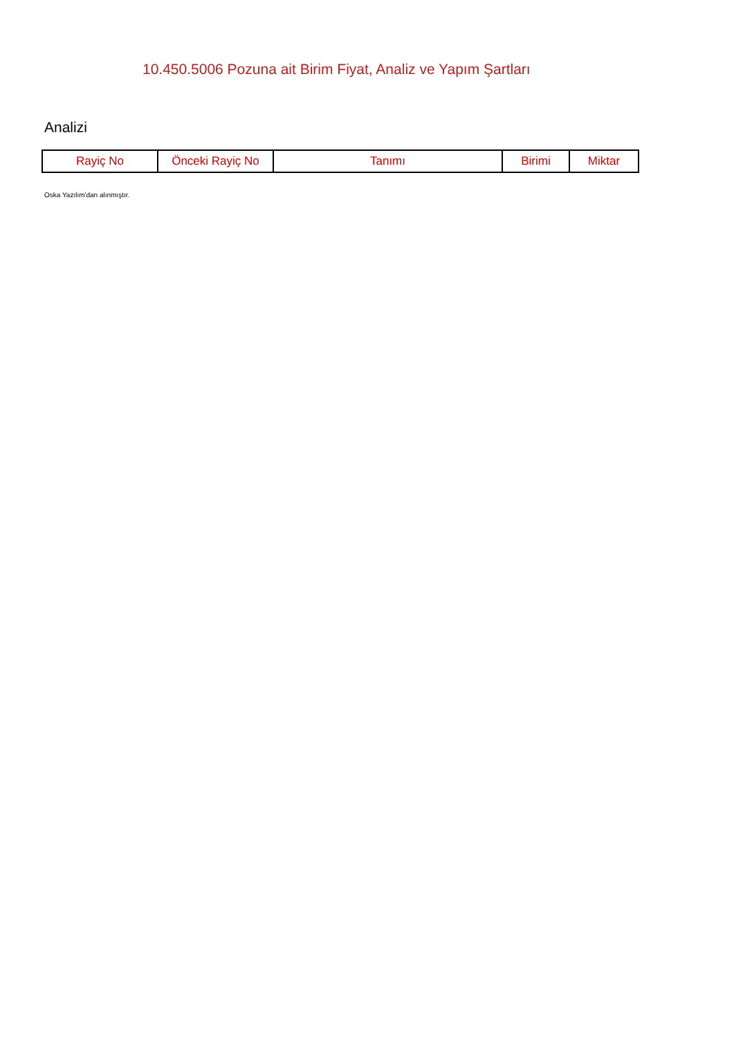10.450.5006 Pozuna ait Birim Fiyat, Analiz ve Yapım Şartları
Analizi
| Rayiç No | Önceki Rayiç No | Tanımı | Birimi | Miktar |
| --- | --- | --- | --- | --- |
Oska Yazılım'dan alınmıştır.